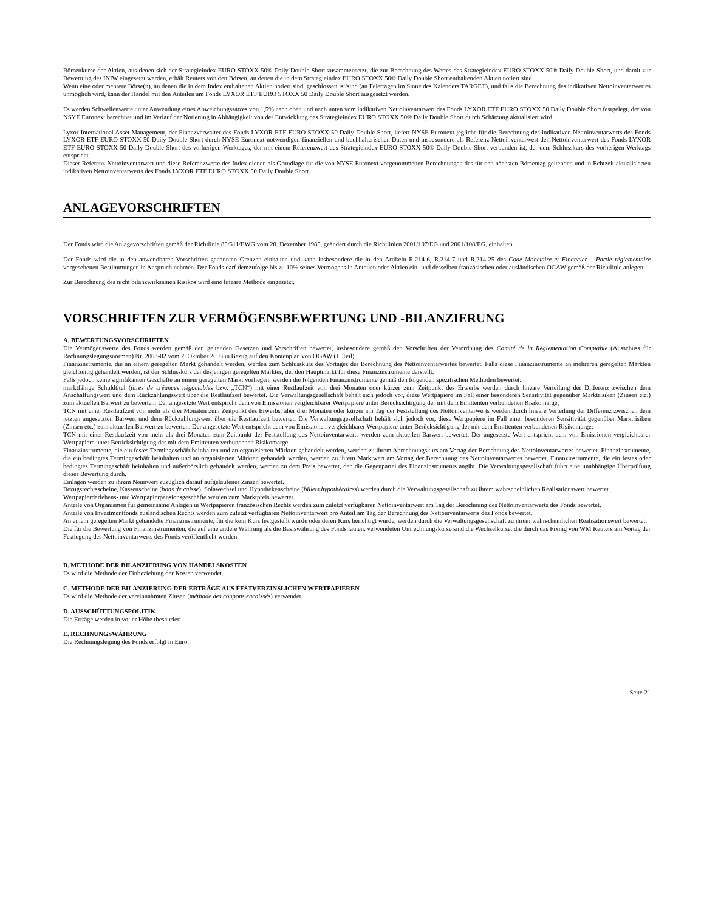Börsenkurse der Aktien, aus denen sich der Strategieindex EURO STOXX 50® Daily Double Short zusammensetzt, die zur Berechnung des Wertes des Strategieindex EURO STOXX 50® Daily Double Short, und damit zur Bewertung des INIW eingesetzt werden, erhält Reuters von den Börsen, an denen die in dem Strategieindex EURO STOXX 50® Daily Double Short enthaltenden Aktien notiert sind.
Wenn eine oder mehrere Börse(n), an denen die in dem Index enthaltenen Aktien notiert sind, geschlossen ist/sind (an Feiertagen im Sinne des Kalenders TARGET), und falls die Berechnung des indikativen Nettoinventarwertes unmöglich wird, kann der Handel mit den Anteilen am Fonds LYXOR ETF EURO STOXX 50 Daily Double Short ausgesetzt werden.
Es werden Schwellenwerte unter Anwendung eines Abweichungssatzes von 1,5% nach oben und nach unten vom indikativen Nettoinventarwert des Fonds LYXOR ETF EURO STOXX 50 Daily Double Short festgelegt, der von NSYE Euronext berechnet und im Verlauf der Notierung in Abhängigkeit von der Entwicklung des Strategieindex EURO STOXX 50® Daily Double Short durch Schätzung aktualisiert wird.
Lyxor International Asset Management, der Finanzverwalter des Fonds LYXOR ETF EURO STOXX 50 Daily Double Short, liefert NYSE Euronext jegliche für die Berechnung des indikativen Nettoinventarwerts des Fonds LYXOR ETF EURO STOXX 50 Daily Double Short durch NYSE Euronext notwendigen finanziellen und buchhalterischen Daten und insbesondere als Referenz-Nettoinventarwert den Nettoinventarwert des Fonds LYXOR ETF EURO STOXX 50 Daily Double Short des vorherigen Werktages, der mit einem Referenzwert des Strategieindex EURO STOXX 50® Daily Double Short verbunden ist, der dem Schlusskurs des vorherigen Werktags entspricht.
Dieser Referenz-Nettoinventarwert und diese Referenzwerte des Index dienen als Grundlage für die von NYSE Euronext vorgenommenen Berechnungen des für den nächsten Börsentag geltenden und in Echtzeit aktualisierten indikativen Nettoinventarwerts des Fonds LYXOR ETF EURO STOXX 50 Daily Double Short.
ANLAGEVORSCHRIFTEN
Der Fonds wird die Anlagevorschriften gemäß der Richtlinie 85/611/EWG vom 20. Dezember 1985, geändert durch die Richtlinien 2001/107/EG und 2001/108/EG, einhalten.
Der Fonds wird die in den anwendbaren Vorschriften genannten Grenzen einhalten und kann insbesondere die in den Artikeln R.214-6, R.214-7 und R.214-25 des Code Monétaire et Financier – Partie réglementaire vorgesehenen Bestimmungen in Anspruch nehmen. Der Fonds darf demzufolge bis zu 10% seines Vermögens in Anteilen oder Aktien ein- und desselben französischen oder ausländischen OGAW gemäß der Richtlinie anlegen.
Zur Berechnung des nicht bilanzwirksamen Risikos wird eine lineare Methode eingesetzt.
VORSCHRIFTEN ZUR VERMÖGENSBEWERTUNG UND -BILANZIERUNG
A. BEWERTUNGSVORSCHRIFTEN
Die Vermögenswerte des Fonds werden gemäß den geltenden Gesetzen und Vorschriften bewertet, insbesondere gemäß den Vorschriften der Verordnung des Comité de la Réglementation Comptable (Ausschuss für Rechnungslegungsnormen) Nr. 2003-02 vom 2. Oktober 2003 in Bezug auf den Kontenplan von OGAW (1. Teil).
Finanzinstrumente, die an einem geregelten Markt gehandelt werden, werden zum Schlusskurs des Vortages der Berechnung des Nettoinventarwertes bewertet. Falls diese Finanzinstrumente an mehreren geregelten Märkten gleichzeitig gehandelt werden, ist der Schlusskurs der desjenigen geregelten Marktes, der den Hauptmarkt für diese Finanzinstrumente darstellt.
Falls jedoch keine signifikanten Geschäfte an einem geregelten Markt vorliegen, werden die folgenden Finanzinstrumente gemäß den folgenden spezifischen Methoden bewertet:
marktfähige Schuldtitel (titres de créances négociables bzw. „TCN“) mit einer Restlaufzeit von drei Monaten oder kürzer zum Zeitpunkt des Erwerbs werden durch lineare Verteilung der Differenz zwischen dem Anschaffungswert und dem Rückzahlungswert über die Restlaufzeit bewertet. Die Verwaltungsgesellschaft behält sich jedoch vor, diese Wertpapiere im Fall einer besonderen Sensitivität gegenüber Marktrisiken (Zinsen etc.) zum aktuellen Barwert zu bewerten. Der angesetzte Wert entspricht dem von Emissionen vergleichbarer Wertpapiere unter Berücksichtigung der mit dem Emittenten verbundenen Risikomarge;
TCN mit einer Restlaufzeit von mehr als drei Monaten zum Zeitpunkt des Erwerbs, aber drei Monaten oder kürzer am Tag der Feststellung des Nettoinventarwerts werden durch lineare Verteilung der Differenz zwischen dem letzten angesetzten Barwert und dem Rückzahlungswert über die Restlaufzeit bewertet. Die Verwaltungsgesellschaft behält sich jedoch vor, diese Wertpapiere im Fall einer besonderen Sensitivität gegenüber Marktrisiken (Zinsen etc.) zum aktuellen Barwert zu bewerten. Der angesetzte Wert entspricht dem von Emissionen vergleichbarer Wertpapiere unter Berücksichtigung der mit dem Emittenten verbundenen Risikomarge;
TCN mit einer Restlaufzeit von mehr als drei Monaten zum Zeitpunkt der Feststellung des Nettoinventarwerts werden zum aktuellen Barwert bewertet. Der angesetzte Wert entspricht dem von Emissionen vergleichbarer Wertpapiere unter Berücksichtigung der mit dem Emittenten verbundenen Risikomarge.
Finanzinstrumente, die ein festes Termingeschäft beinhalten und an organisierten Märkten gehandelt werden, werden zu ihrem Abrechnungskurs am Vortag der Berechnung des Nettoinventarwertes bewertet. Finanzinstrumente, die ein bedingtes Termingeschäft beinhalten und an organisierten Märkten gehandelt werden, werden zu ihrem Marktwert am Vortag der Berechnung des Nettoinventarwertes bewertet. Finanzinstrumente, die ein festes oder bedingtes Termingeschäft beinhalten und außerbörslich gehandelt werden, werden zu dem Preis bewertet, den die Gegenpartei des Finanzinstruments angibt. Die Verwaltungsgesellschaft führt eine unabhängige Überprüfung dieser Bewertung durch.
Einlagen werden zu ihrem Nennwert zuzüglich darauf aufgelaufener Zinsen bewertet.
Bezugsrechtsscheine, Kassenscheine (bons de caisse), Solawechsel und Hypothekenscheine (billets hypothécaires) werden durch die Verwaltungsgesellschaft zu ihrem wahrscheinlichen Realisationswert bewertet.
Wertpapierdarlehens- und Wertpapierpensionsgeschäfte werden zum Marktpreis bewertet.
Anteile von Organismen für gemeinsame Anlagen in Wertpapieren französischen Rechts werden zum zuletzt verfügbaren Nettoinventarwert am Tag der Berechnung des Nettoinventarwerts des Fonds bewertet.
Anteile von Investmentfonds ausländischen Rechts werden zum zuletzt verfügbaren Nettoinventarwert pro Anteil am Tag der Berechnung des Nettoinventarwerts des Fonds bewertet.
An einem geregelten Markt gehandelte Finanzinstrumente, für die kein Kurs festgestellt wurde oder deren Kurs berichtigt wurde, werden durch die Verwaltungsgesellschaft zu ihrem wahrscheinlichen Realisationswert bewertet.
Die für die Bewertung von Finanzinstrumenten, die auf eine andere Währung als die Basiswährung des Fonds lauten, verwendeten Umrechnungskurse sind die Wechselkurse, die durch das Fixing von WM Reuters am Vortag der Festlegung des Nettoinventarwerts des Fonds veröffentlicht werden.
B. METHODE DER BILANZIERUNG VON HANDELSKOSTEN
Es wird die Methode der Einbeziehung der Kosten verwendet.
C. METHODE DER BILANZIERUNG DER ERTRÄGE AUS FESTVERZINSLICHEN WERTPAPIEREN
Es wird die Methode der vereinnahmten Zinsen (méthode des coupons encaissés) verwendet.
D. AUSSCHÜTTUNGSPOLITIK
Die Erträge werden in voller Höhe thesauriert.
E. RECHNUNGSWÄHRUNG
Die Rechnungslegung des Fonds erfolgt in Euro.
Seite 21